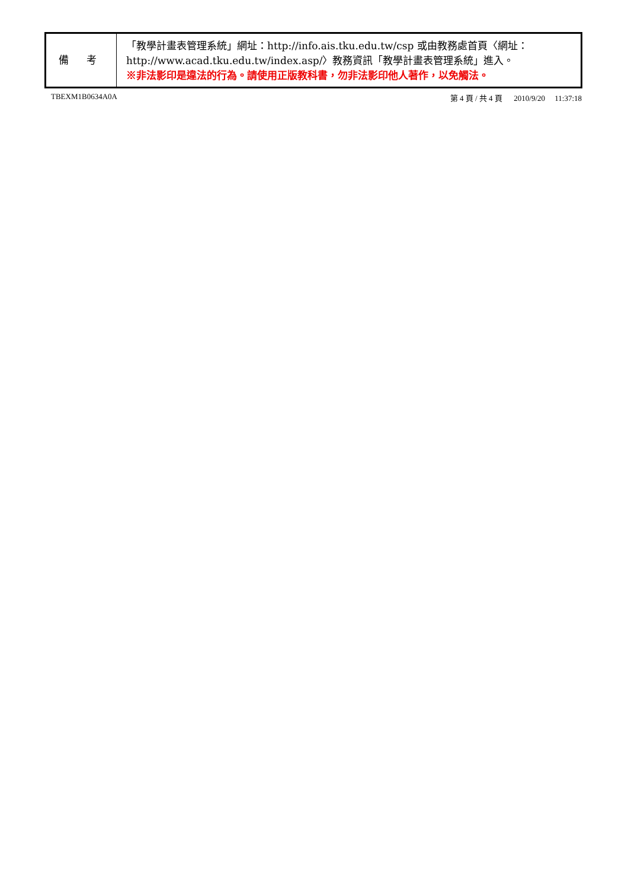| 備 考 | 「教學計畫表管理系統」網址： http://info.ais.tku.edu.tw/csp 或由教務處首頁〈網址： http://www.acad.tku.edu.tw/index.asp/ 〉教務資訊「教學計畫表管理系統」進入。 ※非法影印是違法的行為。請使用正版教科書，勿非法影印他人著作，以免觸法。 |
TBEXM1B0634A0A 第 4 頁 / 共 4 頁 2010/9/20 11:37:18